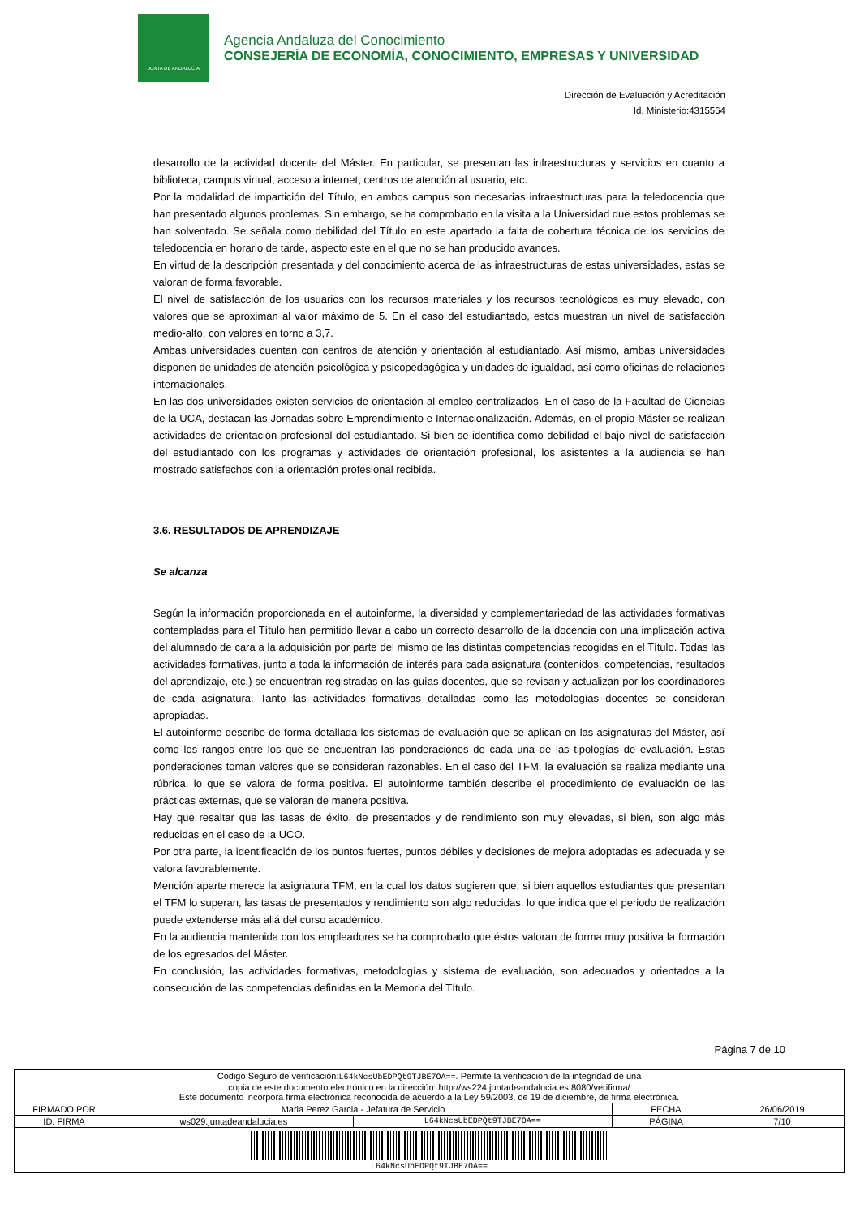JUNTA DE ANDALUCIA
Agencia Andaluza del Conocimiento
CONSEJERÍA DE ECONOMÍA, CONOCIMIENTO, EMPRESAS Y UNIVERSIDAD
Dirección de Evaluación y Acreditación
Id. Ministerio:4315564
desarrollo de la actividad docente del Máster. En particular, se presentan las infraestructuras y servicios en cuanto a biblioteca, campus virtual, acceso a internet, centros de atención al usuario, etc.
Por la modalidad de impartición del Título, en ambos campus son necesarias infraestructuras para la teledocencia que han presentado algunos problemas. Sin embargo, se ha comprobado en la visita a la Universidad que estos problemas se han solventado. Se señala como debilidad del Título en este apartado la falta de cobertura técnica de los servicios de teledocencia en horario de tarde, aspecto este en el que no se han producido avances.
En virtud de la descripción presentada y del conocimiento acerca de las infraestructuras de estas universidades, estas se valoran de forma favorable.
El nivel de satisfacción de los usuarios con los recursos materiales y los recursos tecnológicos es muy elevado, con valores que se aproximan al valor máximo de 5. En el caso del estudiantado, estos muestran un nivel de satisfacción medio-alto, con valores en torno a 3,7.
Ambas universidades cuentan con centros de atención y orientación al estudiantado. Así mismo, ambas universidades disponen de unidades de atención psicológica y psicopedagógica y unidades de igualdad, así como oficinas de relaciones internacionales.
En las dos universidades existen servicios de orientación al empleo centralizados. En el caso de la Facultad de Ciencias de la UCA, destacan las Jornadas sobre Emprendimiento e Internacionalización. Además, en el propio Máster se realizan actividades de orientación profesional del estudiantado. Si bien se identifica como debilidad el bajo nivel de satisfacción del estudiantado con los programas y actividades de orientación profesional, los asistentes a la audiencia se han mostrado satisfechos con la orientación profesional recibida.
3.6. RESULTADOS DE APRENDIZAJE
Se alcanza
Según la información proporcionada en el autoinforme, la diversidad y complementariedad de las actividades formativas contempladas para el Título han permitido llevar a cabo un correcto desarrollo de la docencia con una implicación activa del alumnado de cara a la adquisición por parte del mismo de las distintas competencias recogidas en el Título. Todas las actividades formativas, junto a toda la información de interés para cada asignatura (contenidos, competencias, resultados del aprendizaje, etc.) se encuentran registradas en las guías docentes, que se revisan y actualizan por los coordinadores de cada asignatura. Tanto las actividades formativas detalladas como las metodologías docentes se consideran apropiadas.
El autoinforme describe de forma detallada los sistemas de evaluación que se aplican en las asignaturas del Máster, así como los rangos entre los que se encuentran las ponderaciones de cada una de las tipologías de evaluación. Estas ponderaciones toman valores que se consideran razonables. En el caso del TFM, la evaluación se realiza mediante una rúbrica, lo que se valora de forma positiva. El autoinforme también describe el procedimiento de evaluación de las prácticas externas, que se valoran de manera positiva.
Hay que resaltar que las tasas de éxito, de presentados y de rendimiento son muy elevadas, si bien, son algo más reducidas en el caso de la UCO.
Por otra parte, la identificación de los puntos fuertes, puntos débiles y decisiones de mejora adoptadas es adecuada y se valora favorablemente.
Mención aparte merece la asignatura TFM, en la cual los datos sugieren que, si bien aquellos estudiantes que presentan el TFM lo superan, las tasas de presentados y rendimiento son algo reducidas, lo que indica que el periodo de realización puede extenderse más allá del curso académico.
En la audiencia mantenida con los empleadores se ha comprobado que éstos valoran de forma muy positiva la formación de los egresados del Máster.
En conclusión, las actividades formativas, metodologías y sistema de evaluación, son adecuados y orientados a la consecución de las competencias definidas en la Memoria del Título.
Página 7 de 10
| Código Seguro de verificación: L64kNcsUbEDPQt9TJBE7OA== . Permite la verificación de la integridad de una copia de este documento electrónico en la dirección: http://ws224.juntadeandalucia.es:8080/verifirma/ Este documento incorpora firma electrónica reconocida de acuerdo a la Ley 59/2003, de 19 de diciembre, de firma electrónica. | | | | |
| FIRMADO POR | Maria Perez Garcia - Jefatura de Servicio | | FECHA | 26/06/2019 |
| ID. FIRMA | ws029.juntadeandalucia.es | L64kNcsUbEDPQt9TJBE7OA== | PÁGINA | 7/10 |
| L64kNcsUbEDPQt9TJBE7OA== | | | | |